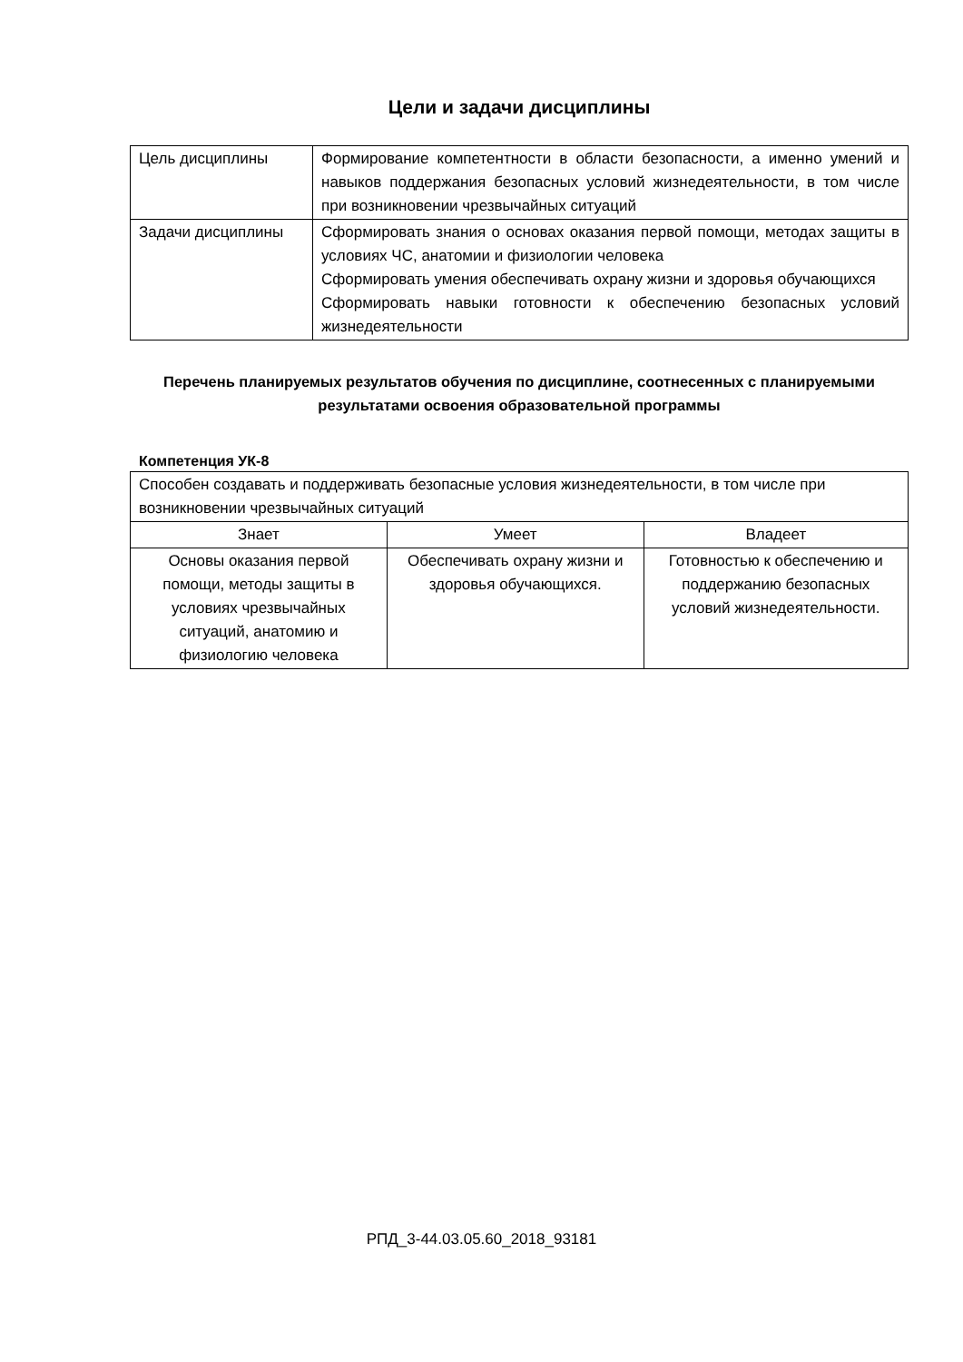Цели и задачи дисциплины
| Цель дисциплины | Формирование компетентности в области безопасности, а именно умений и навыков поддержания безопасных условий жизнедеятельности, в том числе при возникновении чрезвычайных ситуаций |
| Задачи дисциплины | Сформировать знания о основах оказания первой помощи, методах защиты в условиях ЧС, анатомии и физиологии человека Сформировать умения обеспечивать охрану жизни и здоровья обучающихся Сформировать навыки готовности к обеспечению безопасных условий жизнедеятельности |
Перечень планируемых результатов обучения по дисциплине, соотнесенных с планируемыми результатами освоения образовательной программы
Компетенция УК-8
| Способен создавать и поддерживать безопасные условия жизнедеятельности, в том числе при возникновении чрезвычайных ситуаций | | |
| Знает | Умеет | Владеет |
| Основы оказания первой помощи, методы защиты в условиях чрезвычайных ситуаций, анатомию и физиологию человека | Обеспечивать охрану жизни и здоровья обучающихся. | Готовностью к обеспечению и поддержанию безопасных условий жизнедеятельности. |
РПД_3-44.03.05.60_2018_93181